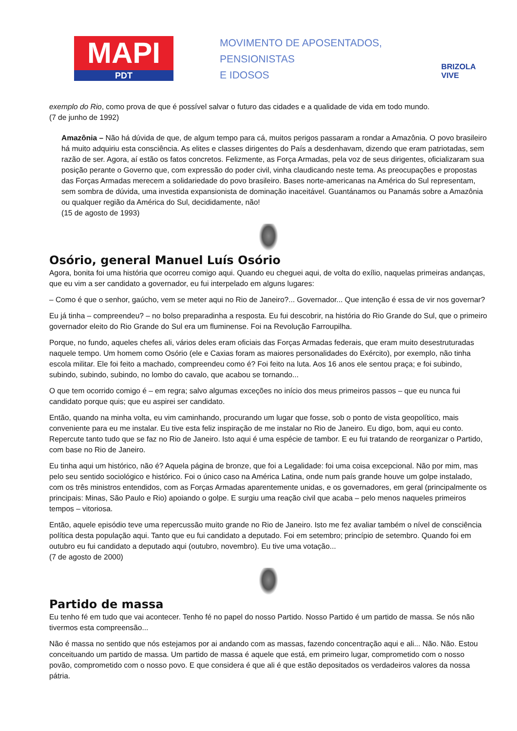MAPI
PDT
MOVIMENTO DE APOSENTADOS,
PENSIONISTAS
E IDOSOS
BRIZOLA VIVE
exemplo do Rio, como prova de que é possível salvar o futuro das cidades e a qualidade de vida em todo mundo.
(7 de junho de 1992)
Amazônia – Não há dúvida de que, de algum tempo para cá, muitos perigos passaram a rondar a Amazônia. O povo brasileiro há muito adquiriu esta consciência. As elites e classes dirigentes do País a desdenhavam, dizendo que eram patriotadas, sem razão de ser. Agora, aí estão os fatos concretos. Felizmente, as Força Armadas, pela voz de seus dirigentes, oficializaram sua posição perante o Governo que, com expressão do poder civil, vinha claudicando neste tema. As preocupações e propostas das Forças Armadas merecem a solidariedade do povo brasileiro. Bases norte-americanas na América do Sul representam, sem sombra de dúvida, uma investida expansionista de dominação inaceitável. Guantánamos ou Panamás sobre a Amazônia ou qualquer região da América do Sul, decididamente, não!
(15 de agosto de 1993)
Osório, general Manuel Luís Osório
Agora, bonita foi uma história que ocorreu comigo aqui. Quando eu cheguei aqui, de volta do exílio, naquelas primeiras andanças, que eu vim a ser candidato a governador, eu fui interpelado em alguns lugares:
– Como é que o senhor, gaúcho, vem se meter aqui no Rio de Janeiro?... Governador... Que intenção é essa de vir nos governar?
Eu já tinha – compreendeu? – no bolso preparadinha a resposta. Eu fui descobrir, na história do Rio Grande do Sul, que o primeiro governador eleito do Rio Grande do Sul era um fluminense. Foi na Revolução Farroupilha.
Porque, no fundo, aqueles chefes ali, vários deles eram oficiais das Forças Armadas federais, que eram muito desestruturadas naquele tempo. Um homem como Osório (ele e Caxias foram as maiores personalidades do Exército), por exemplo, não tinha escola militar. Ele foi feito a machado, compreendeu como é? Foi feito na luta. Aos 16 anos ele sentou praça; e foi subindo, subindo, subindo, subindo, no lombo do cavalo, que acabou se tornando...
O que tem ocorrido comigo é – em regra; salvo algumas exceções no início dos meus primeiros passos – que eu nunca fui candidato porque quis; que eu aspirei ser candidato.
Então, quando na minha volta, eu vim caminhando, procurando um lugar que fosse, sob o ponto de vista geopolítico, mais conveniente para eu me instalar. Eu tive esta feliz inspiração de me instalar no Rio de Janeiro. Eu digo, bom, aqui eu conto. Repercute tanto tudo que se faz no Rio de Janeiro. Isto aqui é uma espécie de tambor. E eu fui tratando de reorganizar o Partido, com base no Rio de Janeiro.
Eu tinha aqui um histórico, não é? Aquela página de bronze, que foi a Legalidade: foi uma coisa excepcional. Não por mim, mas pelo seu sentido sociológico e histórico. Foi o único caso na América Latina, onde num país grande houve um golpe instalado, com os três ministros entendidos, com as Forças Armadas aparentemente unidas, e os governadores, em geral (principalmente os principais: Minas, São Paulo e Rio) apoiando o golpe. E surgiu uma reação civil que acaba – pelo menos naqueles primeiros tempos – vitoriosa.
Então, aquele episódio teve uma repercussão muito grande no Rio de Janeiro. Isto me fez avaliar também o nível de consciência política desta população aqui. Tanto que eu fui candidato a deputado. Foi em setembro; princípio de setembro. Quando foi em outubro eu fui candidato a deputado aqui (outubro, novembro). Eu tive uma votação...
(7 de agosto de 2000)
Partido de massa
Eu tenho fé em tudo que vai acontecer. Tenho fé no papel do nosso Partido. Nosso Partido é um partido de massa. Se nós não tivermos esta compreensão...
Não é massa no sentido que nós estejamos por ai andando com as massas, fazendo concentração aqui e ali... Não. Não. Estou conceituando um partido de massa. Um partido de massa é aquele que está, em primeiro lugar, comprometido com o nosso povão, comprometido com o nosso povo. E que considera é que ali é que estão depositados os verdadeiros valores da nossa pátria.